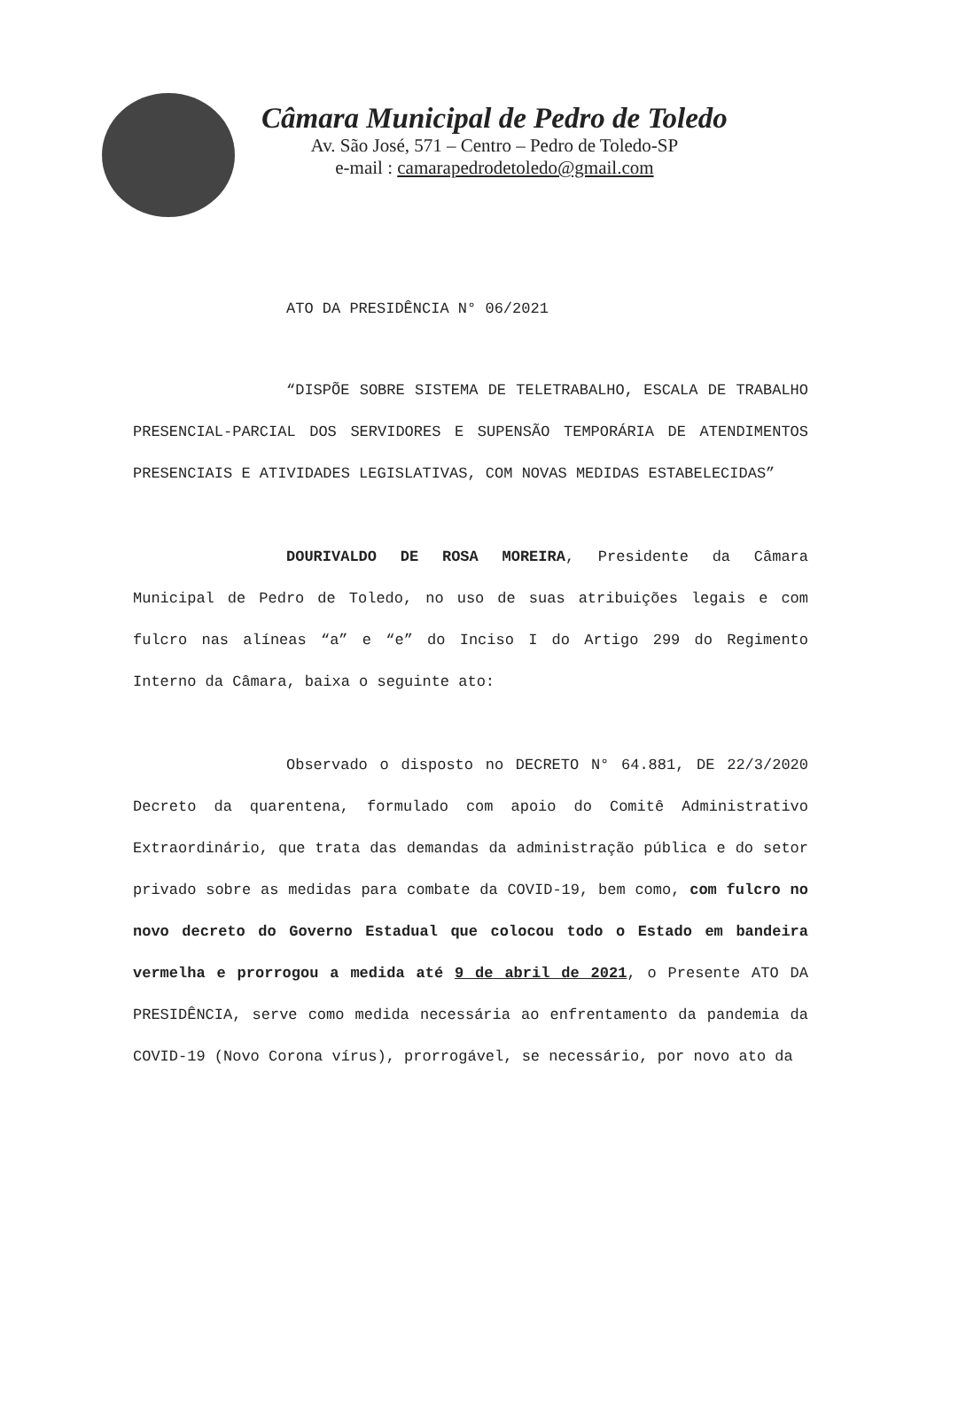Câmara Municipal de Pedro de Toledo
Av. São José, 571 – Centro – Pedro de Toledo-SP
e-mail : camarapedrodetoledo@gmail.com
ATO DA PRESIDÊNCIA N° 06/2021
“DISPÕE SOBRE SISTEMA DE TELETRABALHO, ESCALA DE TRABALHO PRESENCIAL-PARCIAL DOS SERVIDORES E SUPENSÃO TEMPORÁRIA DE ATENDIMENTOS PRESENCIAIS E ATIVIDADES LEGISLATIVAS, COM NOVAS MEDIDAS ESTABELECIDAS”
DOURIVALDO DE ROSA MOREIRA, Presidente da Câmara Municipal de Pedro de Toledo, no uso de suas atribuições legais e com fulcro nas alíneas “a” e “e” do Inciso I do Artigo 299 do Regimento Interno da Câmara, baixa o seguinte ato:
Observado o disposto no DECRETO N° 64.881, DE 22/3/2020 Decreto da quarentena, formulado com apoio do Comitê Administrativo Extraordinário, que trata das demandas da administração pública e do setor privado sobre as medidas para combate da COVID-19, bem como, com fulcro no novo decreto do Governo Estadual que colocou todo o Estado em bandeira vermelha e prorrogou a medida até 9 de abril de 2021, o Presente ATO DA PRESIDÊNCIA, serve como medida necessária ao enfrentamento da pandemia da COVID-19 (Novo Corona vírus), prorrogável, se necessário, por novo ato da